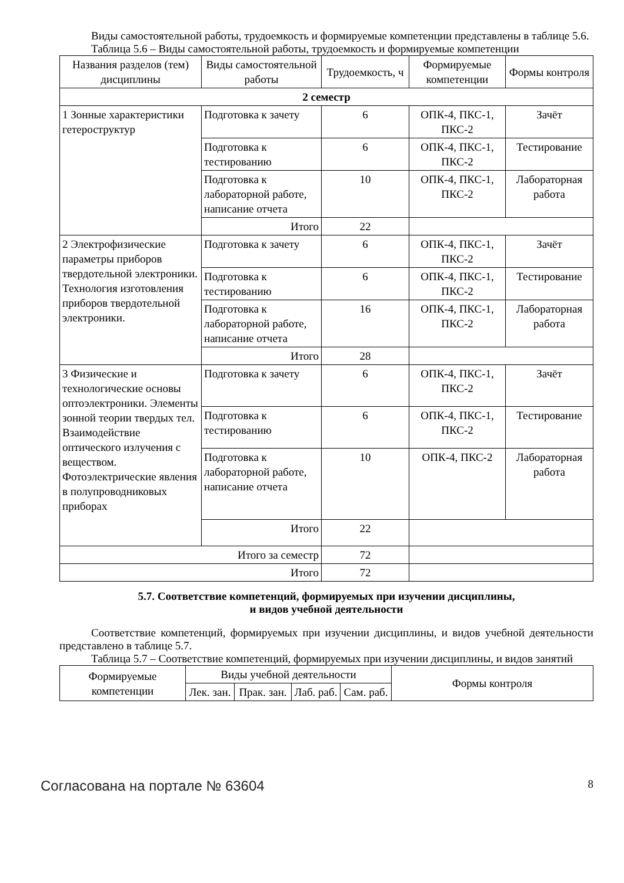Виды самостоятельной работы, трудоемкость и формируемые компетенции представлены в таблице 5.6.
Таблица 5.6 – Виды самостоятельной работы, трудоемкость и формируемые компетенции
| Названия разделов (тем) дисциплины | Виды самостоятельной работы | Трудоемкость, ч | Формируемые компетенции | Формы контроля |
| --- | --- | --- | --- | --- |
| 2 семестр | | | | |
| 1 Зонные характеристики гетероструктур | Подготовка к зачету | 6 | ОПК-4, ПКС-1, ПКС-2 | Зачёт |
| | Подготовка к тестированию | 6 | ОПК-4, ПКС-1, ПКС-2 | Тестирование |
| | Подготовка к лабораторной работе, написание отчета | 10 | ОПК-4, ПКС-1, ПКС-2 | Лабораторная работа |
| | Итого | 22 | | |
| 2 Электрофизические параметры приборов твердотельной электроники. Технология изготовления приборов твердотельной электроники. | Подготовка к зачету | 6 | ОПК-4, ПКС-1, ПКС-2 | Зачёт |
| | Подготовка к тестированию | 6 | ОПК-4, ПКС-1, ПКС-2 | Тестирование |
| | Подготовка к лабораторной работе, написание отчета | 16 | ОПК-4, ПКС-1, ПКС-2 | Лабораторная работа |
| | Итого | 28 | | |
| 3 Физические и технологические основы оптоэлектроники. Элементы зонной теории твердых тел. Взаимодействие оптического излучения с веществом. Фотоэлектрические явления в полупроводниковых приборах | Подготовка к зачету | 6 | ОПК-4, ПКС-1, ПКС-2 | Зачёт |
| | Подготовка к тестированию | 6 | ОПК-4, ПКС-1, ПКС-2 | Тестирование |
| | Подготовка к лабораторной работе, написание отчета | 10 | ОПК-4, ПКС-2 | Лабораторная работа |
| | Итого | 22 | | |
| Итого за семестр | | 72 | | |
| Итого | | 72 | | |
5.7. Соответствие компетенций, формируемых при изучении дисциплины,
и видов учебной деятельности
Соответствие компетенций, формируемых при изучении дисциплины, и видов учебной деятельности представлено в таблице 5.7.
Таблица 5.7 – Соответствие компетенций, формируемых при изучении дисциплины, и видов занятий
| Формируемые компетенции | Виды учебной деятельности | | | | Формы контроля |
| --- | --- | --- | --- | --- | --- |
| | Лек. зан. | Прак. зан. | Лаб. раб. | Сам. раб. | |
Согласована на портале № 63604 8